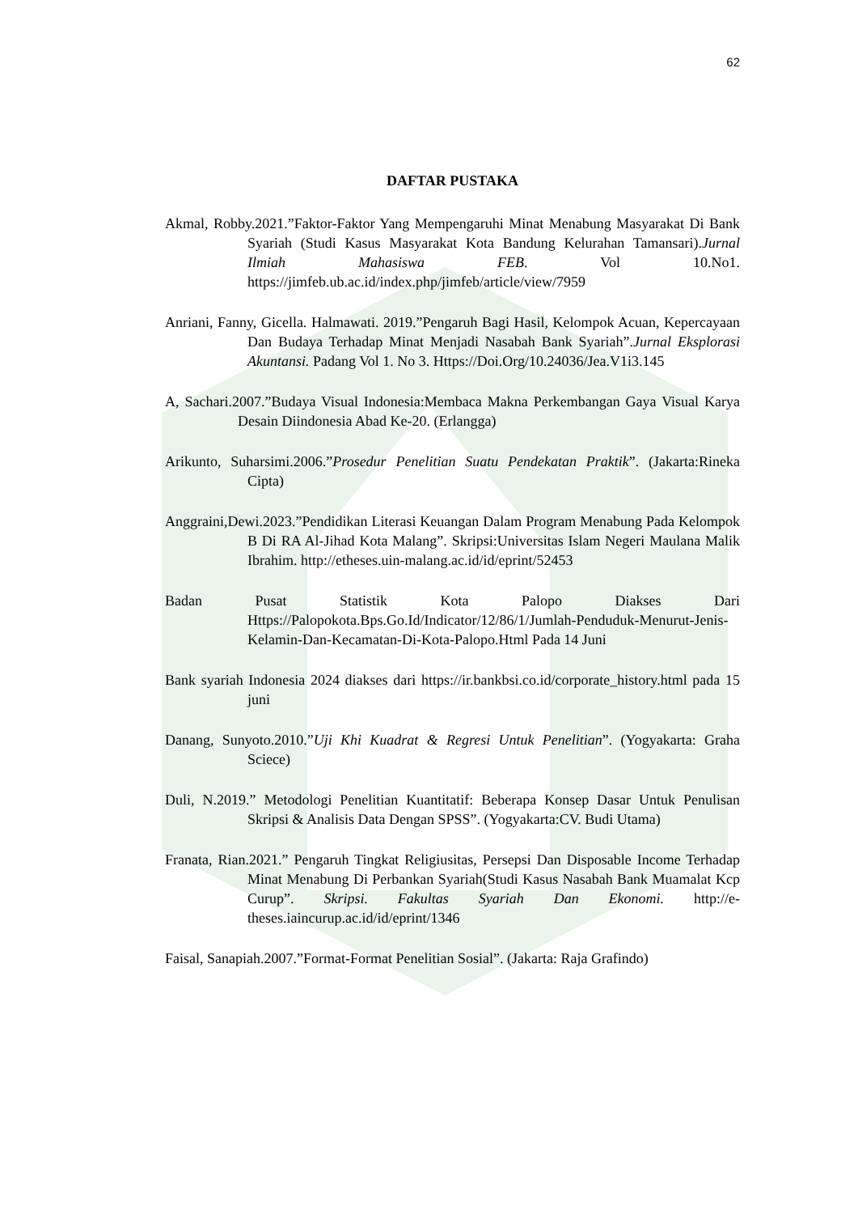62
DAFTAR PUSTAKA
Akmal, Robby.2021.”Faktor-Faktor Yang Mempengaruhi Minat Menabung Masyarakat Di Bank Syariah (Studi Kasus Masyarakat Kota Bandung Kelurahan Tamansari).Jurnal Ilmiah Mahasiswa FEB. Vol 10.No1. https://jimfeb.ub.ac.id/index.php/jimfeb/article/view/7959
Anriani, Fanny, Gicella. Halmawati. 2019.”Pengaruh Bagi Hasil, Kelompok Acuan, Kepercayaan Dan Budaya Terhadap Minat Menjadi Nasabah Bank Syariah”.Jurnal Eksplorasi Akuntansi. Padang Vol 1. No 3. Https://Doi.Org/10.24036/Jea.V1i3.145
A, Sachari.2007.”Budaya Visual Indonesia:Membaca Makna Perkembangan Gaya Visual Karya Desain Diindonesia Abad Ke-20. (Erlangga)
Arikunto, Suharsimi.2006.”Prosedur Penelitian Suatu Pendekatan Praktik”. (Jakarta:Rineka Cipta)
Anggraini,Dewi.2023.”Pendidikan Literasi Keuangan Dalam Program Menabung Pada Kelompok B Di RA Al-Jihad Kota Malang”. Skripsi:Universitas Islam Negeri Maulana Malik Ibrahim. http://etheses.uin-malang.ac.id/id/eprint/52453
Badan Pusat Statistik Kota Palopo Diakses Dari Https://Palopokota.Bps.Go.Id/Indicator/12/86/1/Jumlah-Penduduk-Menurut-Jenis-Kelamin-Dan-Kecamatan-Di-Kota-Palopo.Html Pada 14 Juni
Bank syariah Indonesia 2024 diakses dari https://ir.bankbsi.co.id/corporate_history.html pada 15 juni
Danang, Sunyoto.2010.”Uji Khi Kuadrat & Regresi Untuk Penelitian”. (Yogyakarta: Graha Sciece)
Duli, N.2019.” Metodologi Penelitian Kuantitatif: Beberapa Konsep Dasar Untuk Penulisan Skripsi & Analisis Data Dengan SPSS”. (Yogyakarta:CV. Budi Utama)
Franata, Rian.2021.” Pengaruh Tingkat Religiusitas, Persepsi Dan Disposable Income Terhadap Minat Menabung Di Perbankan Syariah(Studi Kasus Nasabah Bank Muamalat Kcp Curup”. Skripsi. Fakultas Syariah Dan Ekonomi. http://e-theses.iaincurup.ac.id/id/eprint/1346
Faisal, Sanapiah.2007.”Format-Format Penelitian Sosial”. (Jakarta: Raja Grafindo)